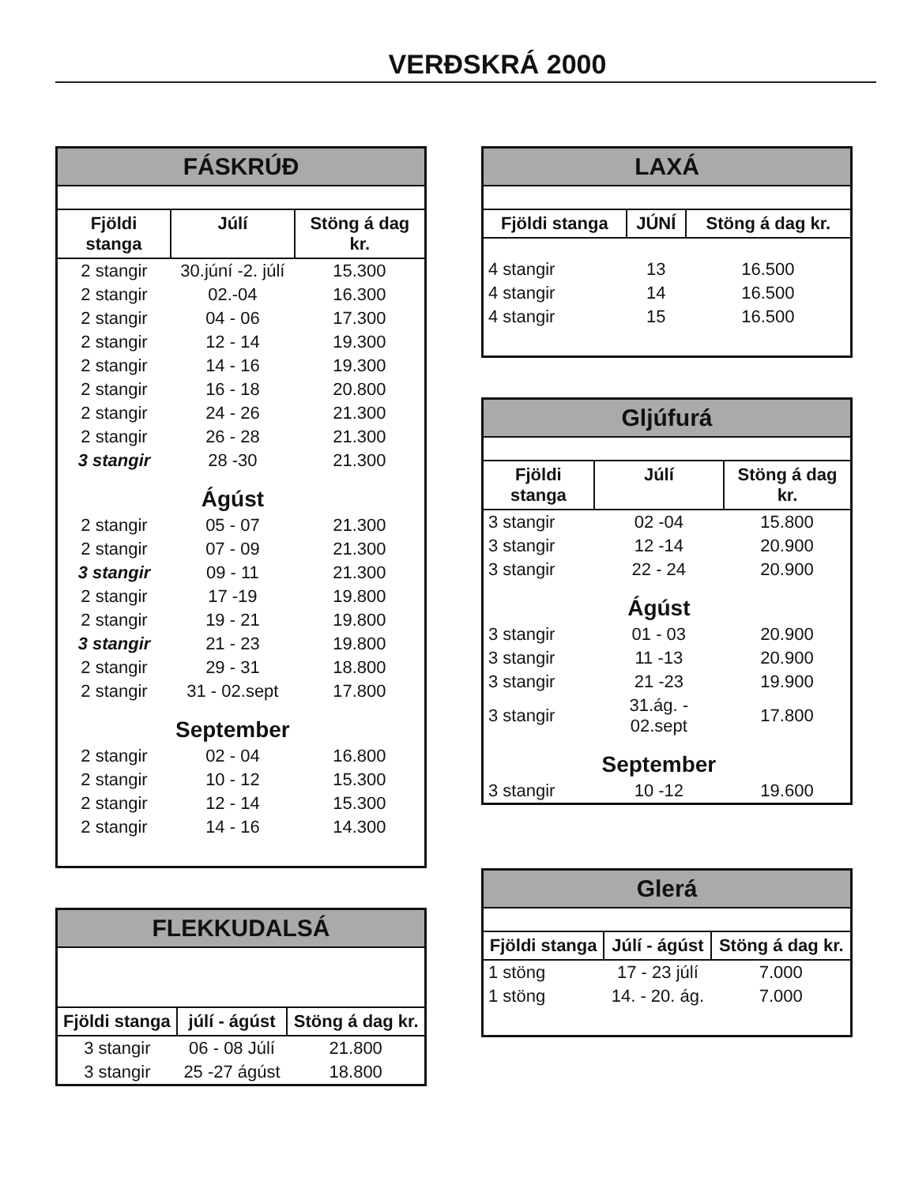VERÐSKRÁ 2000
| FÁSKRÚÐ | | |
| --- | --- | --- |
| Fjöldi stanga | Júlí | Stöng á dag kr. |
| 2 stangir | 30.júní -2. júlí | 15.300 |
| 2 stangir | 02.-04 | 16.300 |
| 2 stangir | 04 - 06 | 17.300 |
| 2 stangir | 12 - 14 | 19.300 |
| 2 stangir | 14 - 16 | 19.300 |
| 2 stangir | 16 - 18 | 20.800 |
| 2 stangir | 24 - 26 | 21.300 |
| 2 stangir | 26 - 28 | 21.300 |
| 3 stangir | 28 -30 | 21.300 |
| | Ágúst | |
| 2 stangir | 05 - 07 | 21.300 |
| 2 stangir | 07 - 09 | 21.300 |
| 3 stangir | 09 - 11 | 21.300 |
| 2 stangir | 17 -19 | 19.800 |
| 2 stangir | 19 - 21 | 19.800 |
| 3 stangir | 21 - 23 | 19.800 |
| 2 stangir | 29 - 31 | 18.800 |
| 2 stangir | 31 - 02.sept | 17.800 |
| | September | |
| 2 stangir | 02 - 04 | 16.800 |
| 2 stangir | 10 - 12 | 15.300 |
| 2 stangir | 12 - 14 | 15.300 |
| 2 stangir | 14 - 16 | 14.300 |
| FLEKKUDALSÁ | | |
| --- | --- | --- |
| Fjöldi stanga | júlí - ágúst | Stöng á dag kr. |
| 3 stangir | 06 - 08 Júlí | 21.800 |
| 3 stangir | 25 -27 ágúst | 18.800 |
| LAXÁ | | |
| --- | --- | --- |
| Fjöldi stanga | JÚNÍ | Stöng á dag kr. |
| 4 stangir | 13 | 16.500 |
| 4 stangir | 14 | 16.500 |
| 4 stangir | 15 | 16.500 |
| Gljúfurá | | |
| --- | --- | --- |
| Fjöldi stanga | Júlí | Stöng á dag kr. |
| 3 stangir | 02 -04 | 15.800 |
| 3 stangir | 12 -14 | 20.900 |
| 3 stangir | 22 - 24 | 20.900 |
| | Ágúst | |
| 3 stangir | 01 - 03 | 20.900 |
| 3 stangir | 11 -13 | 20.900 |
| 3 stangir | 21 -23 | 19.900 |
| 3 stangir | 31.ág. - 02.sept | 17.800 |
| | September | |
| 3 stangir | 10 -12 | 19.600 |
| Glerá | | |
| --- | --- | --- |
| Fjöldi stanga | Júlí - ágúst | Stöng á dag kr. |
| 1 stöng | 17 - 23 júlí | 7.000 |
| 1 stöng | 14. - 20. ág. | 7.000 |